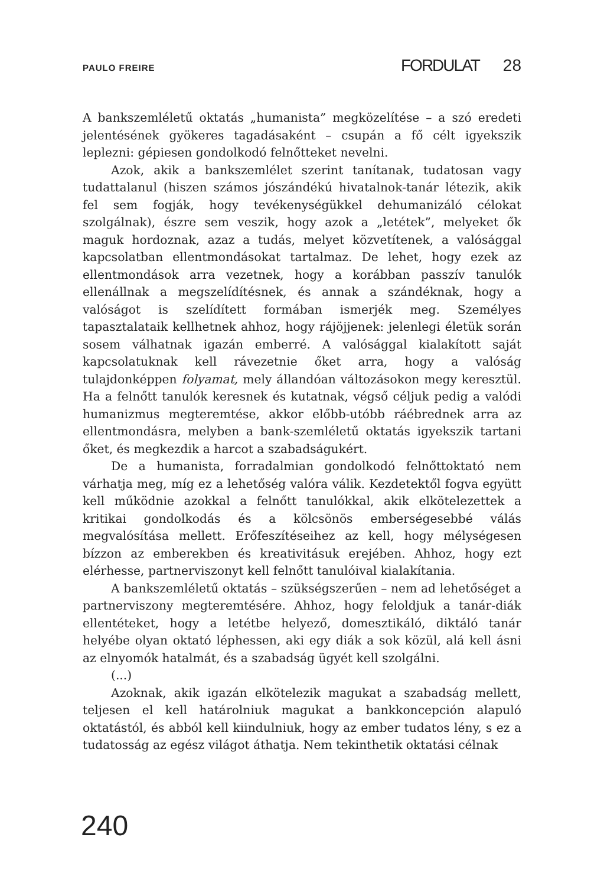PAULO FREIRE
FORDULAT 28
A bankszemléletű oktatás „humanista” megközelítése – a szó eredeti jelentésének gyökeres tagadásaként – csupán a fő célt igyekszik leplezni: gépiesen gondolkodó felnőtteket nevelni.
Azok, akik a bankszemlélet szerint tanítanak, tudatosan vagy tudattalanul (hiszen számos jószándékú hivatalnok-tanár létezik, akik fel sem fogják, hogy tevékenységükkel dehumanizáló célokat szolgálnak), észre sem veszik, hogy azok a „letétek”, melyeket ők maguk hordoznak, azaz a tudás, melyet közvetítenek, a valósággal kapcsolatban ellentmondásokat tartalmaz. De lehet, hogy ezek az ellentmondások arra vezetnek, hogy a korábban passzív tanulók ellenállnak a megszelídítésnek, és annak a szándéknak, hogy a valóságot is szelídített formában ismerjék meg. Személyes tapasztalataik kellhetnek ahhoz, hogy rájöjjenek: jelenlegi életük során sosem válhatnak igazán emberré. A valósággal kialakított saját kapcsolatuknak kell rávezetnie őket arra, hogy a valóság tulajdonképpen folyamat, mely állandóan változásokon megy keresztül. Ha a felnőtt tanulók keresnek és kutatnak, végső céljuk pedig a valódi humanizmus megteremtése, akkor előbb-utóbb ráébrednek arra az ellentmondásra, melyben a bank-szemléletű oktatás igyekszik tartani őket, és megkezdik a harcot a szabadságukért.
De a humanista, forradalmian gondolkodó felnőttoktató nem várhatja meg, míg ez a lehetőség valóra válik. Kezdetektől fogva együtt kell működnie azokkal a felnőtt tanulókkal, akik elkötelezettek a kritikai gondolkodás és a kölcsönös emberségesebbé válás megvalósítása mellett. Erőfeszítéseihez az kell, hogy mélységesen bízzon az emberekben és kreativitásuk erejében. Ahhoz, hogy ezt elérhesse, partnerviszonyt kell felnőtt tanulóival kialakítania.
A bankszemléletű oktatás – szükségszerűen – nem ad lehetőséget a partnerviszony megteremtésére. Ahhoz, hogy feloldjuk a tanár-diák ellentéteket, hogy a letétbe helyező, domesztikáló, diktáló tanár helyébe olyan oktató léphessen, aki egy diák a sok közül, alá kell ásni az elnyomók hatalmát, és a szabadság ügyét kell szolgálni.
(...)
Azoknak, akik igazán elkötelezik magukat a szabadság mellett, teljesen el kell határolniuk magukat a bankkoncepción alapuló oktatástól, és abból kell kiindulniuk, hogy az ember tudatos lény, s ez a tudatosság az egész világot áthatja. Nem tekinthetik oktatási célnak
240